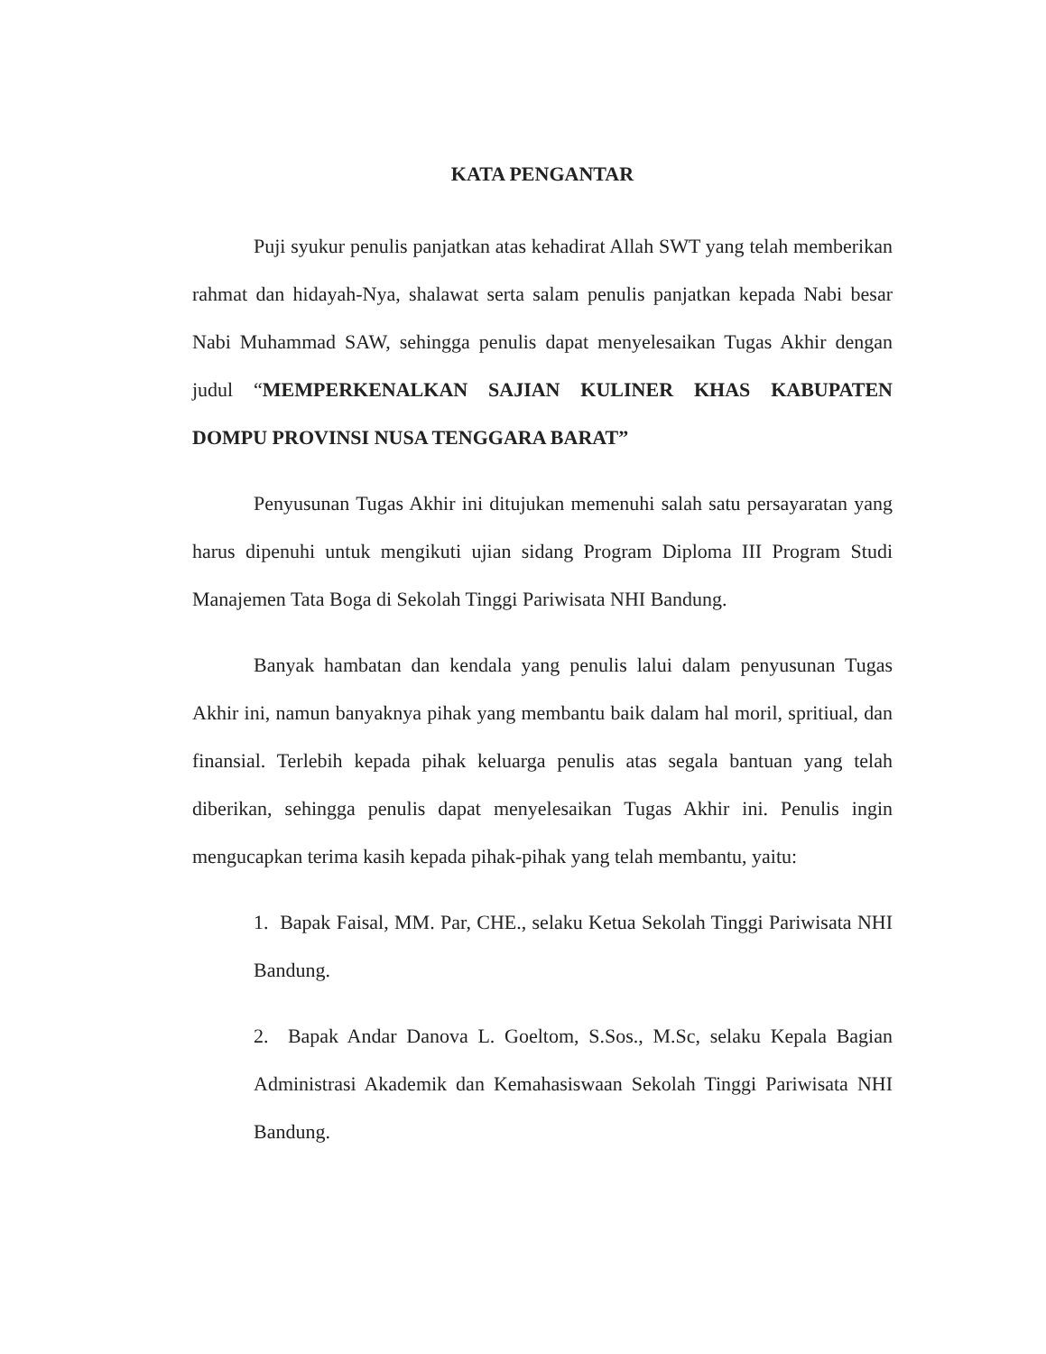KATA PENGANTAR
Puji syukur penulis panjatkan atas kehadirat Allah SWT yang telah memberikan rahmat dan hidayah-Nya, shalawat serta salam penulis panjatkan kepada Nabi besar Nabi Muhammad SAW, sehingga penulis dapat menyelesaikan Tugas Akhir dengan judul “MEMPERKENALKAN SAJIAN KULINER KHAS KABUPATEN DOMPU PROVINSI NUSA TENGGARA BARAT”
Penyusunan Tugas Akhir ini ditujukan memenuhi salah satu persayaratan yang harus dipenuhi untuk mengikuti ujian sidang Program Diploma III Program Studi Manajemen Tata Boga di Sekolah Tinggi Pariwisata NHI Bandung.
Banyak hambatan dan kendala yang penulis lalui dalam penyusunan Tugas Akhir ini, namun banyaknya pihak yang membantu baik dalam hal moril, spritiual, dan finansial. Terlebih kepada pihak keluarga penulis atas segala bantuan yang telah diberikan, sehingga penulis dapat menyelesaikan Tugas Akhir ini. Penulis ingin mengucapkan terima kasih kepada pihak-pihak yang telah membantu, yaitu:
1. Bapak Faisal, MM. Par, CHE., selaku Ketua Sekolah Tinggi Pariwisata NHI Bandung.
2. Bapak Andar Danova L. Goeltom, S.Sos., M.Sc, selaku Kepala Bagian Administrasi Akademik dan Kemahasiswaan Sekolah Tinggi Pariwisata NHI Bandung.